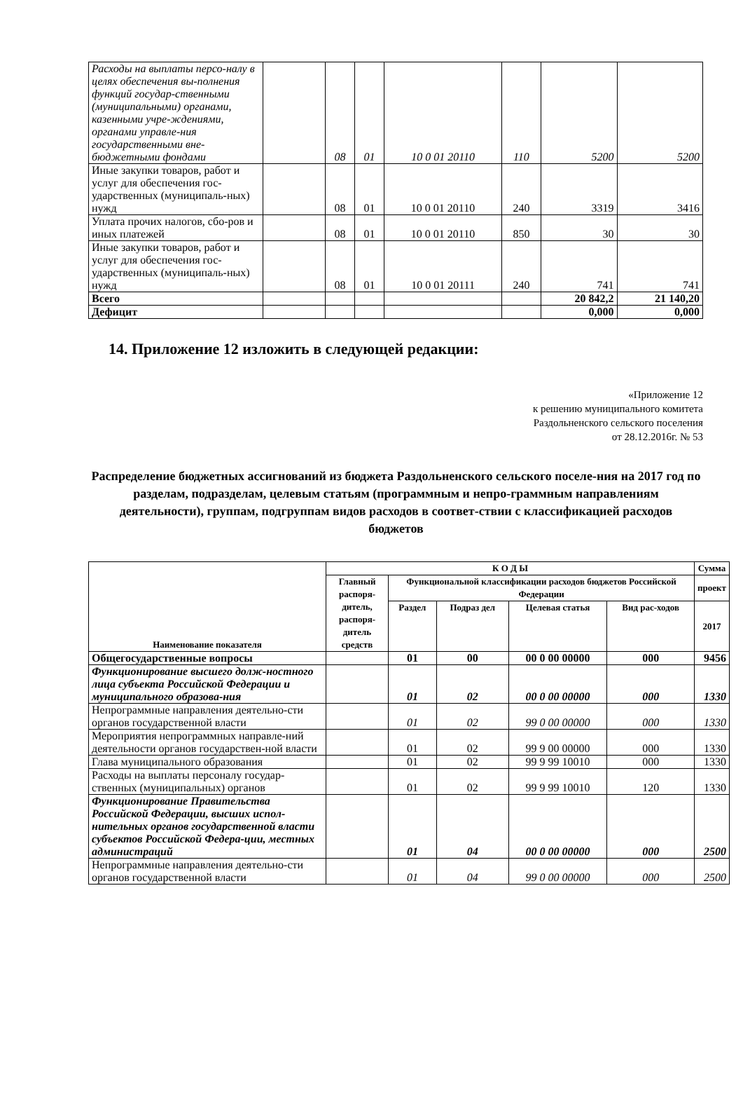| Расходы на выплаты персо-налу в целях обеспечения вы-полнения функций государ-ственными (муниципальными) органами, казенными учре-ждениями, органами управле-ния государственными вне-бюджетными фондами | | 08 | 01 | 10 0 01 20110 | 110 | 5200 | 5200 |
| Иные закупки товаров, работ и услуг для обеспечения гос-ударственных (муниципаль-ных) нужд | | 08 | 01 | 10 0 01 20110 | 240 | 3319 | 3416 |
| Уплата прочих налогов, сбо-ров и иных платежей | | 08 | 01 | 10 0 01 20110 | 850 | 30 | 30 |
| Иные закупки товаров, работ и услуг для обеспечения гос-ударственных (муниципаль-ных) нужд | | 08 | 01 | 10 0 01 20111 | 240 | 741 | 741 |
| Всего | | | | | | 20 842,2 | 21 140,20 |
| Дефицит | | | | | | 0,000 | 0,000 |
14. Приложение 12 изложить в следующей редакции:
«Приложение 12
к решению муниципального комитета
Раздольненского сельского поселения
от 28.12.2016г. № 53
Распределение бюджетных ассигнований из бюджета Раздольненского сельского поселе-ния на 2017 год по разделам, подразделам, целевым статьям (программным и непро-граммным направлениям деятельности), группам, подгруппам видов расходов в соответ-ствии с классификацией расходов бюджетов
| Наименование показателя | К О Д Ы | | | | | Сумма |
| --- | --- | --- | --- | --- | --- | --- |
| | Главный распоря-дитель, распоря-дитель средств | Функциональной классификации расходов бюджетов Российской Федерации | | | | проект |
| | | Раздел | Подраз дел | Целевая статья | Вид рас-ходов | 2017 |
| Общегосударственные вопросы | | 01 | 00 | 00 0 00 00000 | 000 | 9456 |
| Функционирование высшего долж-ностного лица субъекта Российской Федерации и муниципального образова-ния | | 01 | 02 | 00 0 00 00000 | 000 | 1330 |
| Непрограммные направления деятельно-сти органов государственной власти | | 01 | 02 | 99 0 00 00000 | 000 | 1330 |
| Мероприятия непрограммных направле-ний деятельности органов государствен-ной власти | | 01 | 02 | 99 9 00 00000 | 000 | 1330 |
| Глава муниципального образования | | 01 | 02 | 99 9 99 10010 | 000 | 1330 |
| Расходы на выплаты персоналу государ-ственных (муниципальных) органов | | 01 | 02 | 99 9 99 10010 | 120 | 1330 |
| Функционирование Правительства Российской Федерации, высших испол-нительных органов государственной власти субъектов Российской Федера-ции, местных администраций | | 01 | 04 | 00 0 00 00000 | 000 | 2500 |
| Непрограммные направления деятельно-сти органов государственной власти | | 01 | 04 | 99 0 00 00000 | 000 | 2500 |